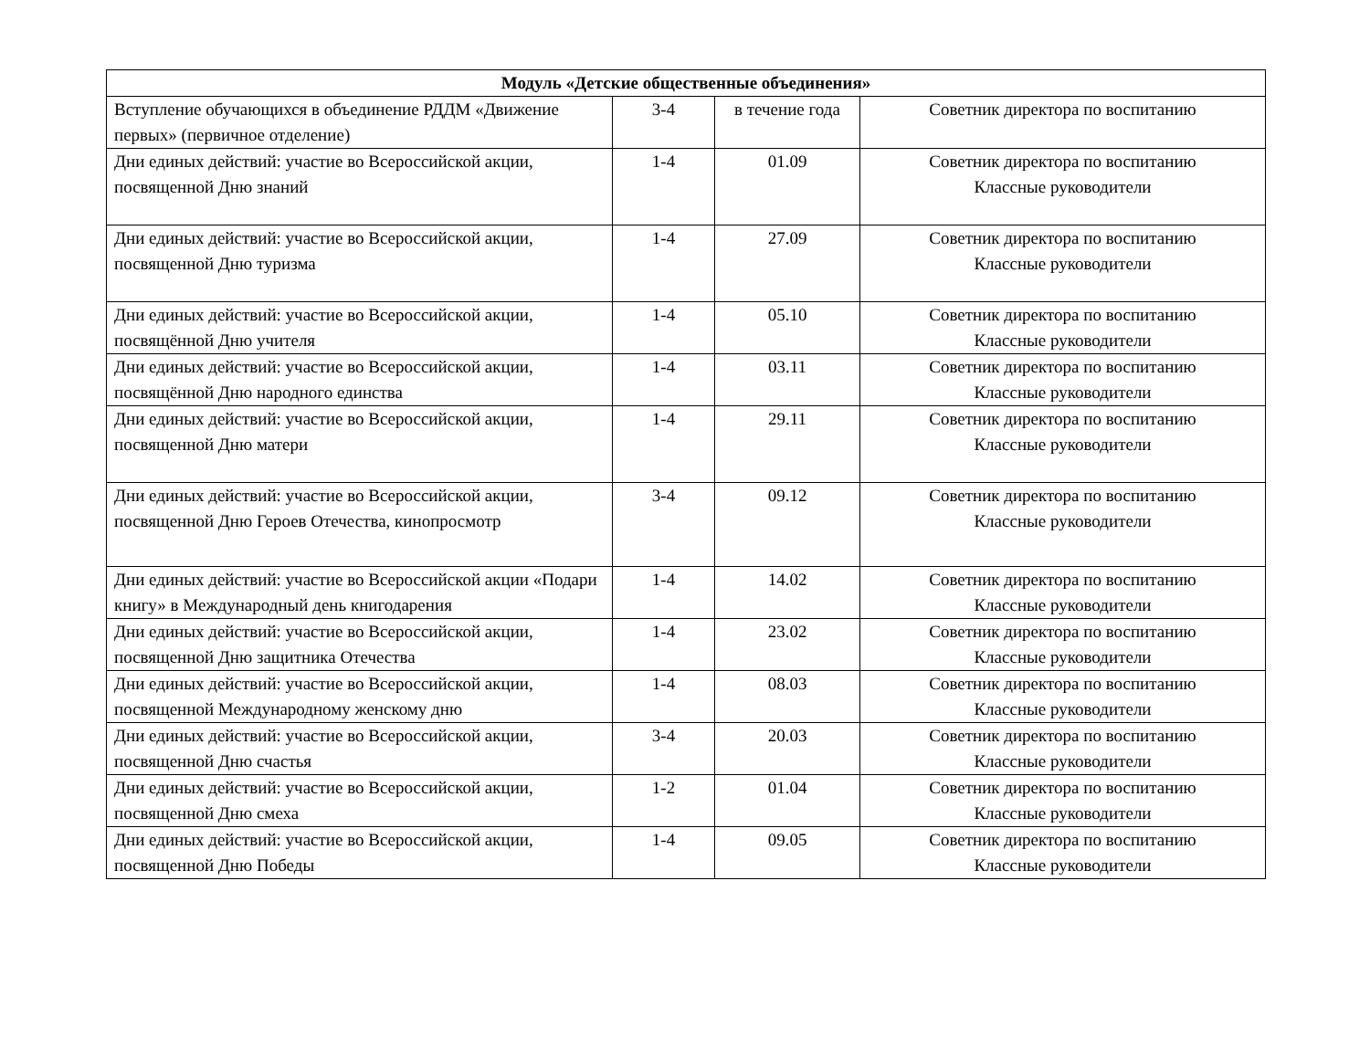| Модуль «Детские общественные объединения» | | | |
| --- | --- | --- | --- |
| Вступление обучающихся в объединение РДДМ «Движение первых» (первичное отделение) | 3-4 | в течение года | Советник директора по воспитанию |
| Дни единых действий: участие во Всероссийской акции, посвященной Дню знаний | 1-4 | 01.09 | Советник директора по воспитанию Классные руководители |
| Дни единых действий: участие во Всероссийской акции, посвященной Дню туризма | 1-4 | 27.09 | Советник директора по воспитанию Классные руководители |
| Дни единых действий: участие во Всероссийской акции, посвящённой Дню учителя | 1-4 | 05.10 | Советник директора по воспитанию Классные руководители |
| Дни единых действий: участие во Всероссийской акции, посвящённой Дню народного единства | 1-4 | 03.11 | Советник директора по воспитанию Классные руководители |
| Дни единых действий: участие во Всероссийской акции, посвященной Дню матери | 1-4 | 29.11 | Советник директора по воспитанию Классные руководители |
| Дни единых действий: участие во Всероссийской акции, посвященной Дню Героев Отечества, кинопросмотр | 3-4 | 09.12 | Советник директора по воспитанию Классные руководители |
| Дни единых действий: участие во Всероссийской акции «Подари книгу» в Международный день книгодарения | 1-4 | 14.02 | Советник директора по воспитанию Классные руководители |
| Дни единых действий: участие во Всероссийской акции, посвященной Дню защитника Отечества | 1-4 | 23.02 | Советник директора по воспитанию Классные руководители |
| Дни единых действий: участие во Всероссийской акции, посвященной Международному женскому дню | 1-4 | 08.03 | Советник директора по воспитанию Классные руководители |
| Дни единых действий: участие во Всероссийской акции, посвященной Дню счастья | 3-4 | 20.03 | Советник директора по воспитанию Классные руководители |
| Дни единых действий: участие во Всероссийской акции, посвященной Дню смеха | 1-2 | 01.04 | Советник директора по воспитанию Классные руководители |
| Дни единых действий: участие во Всероссийской акции, посвященной Дню Победы | 1-4 | 09.05 | Советник директора по воспитанию Классные руководители |